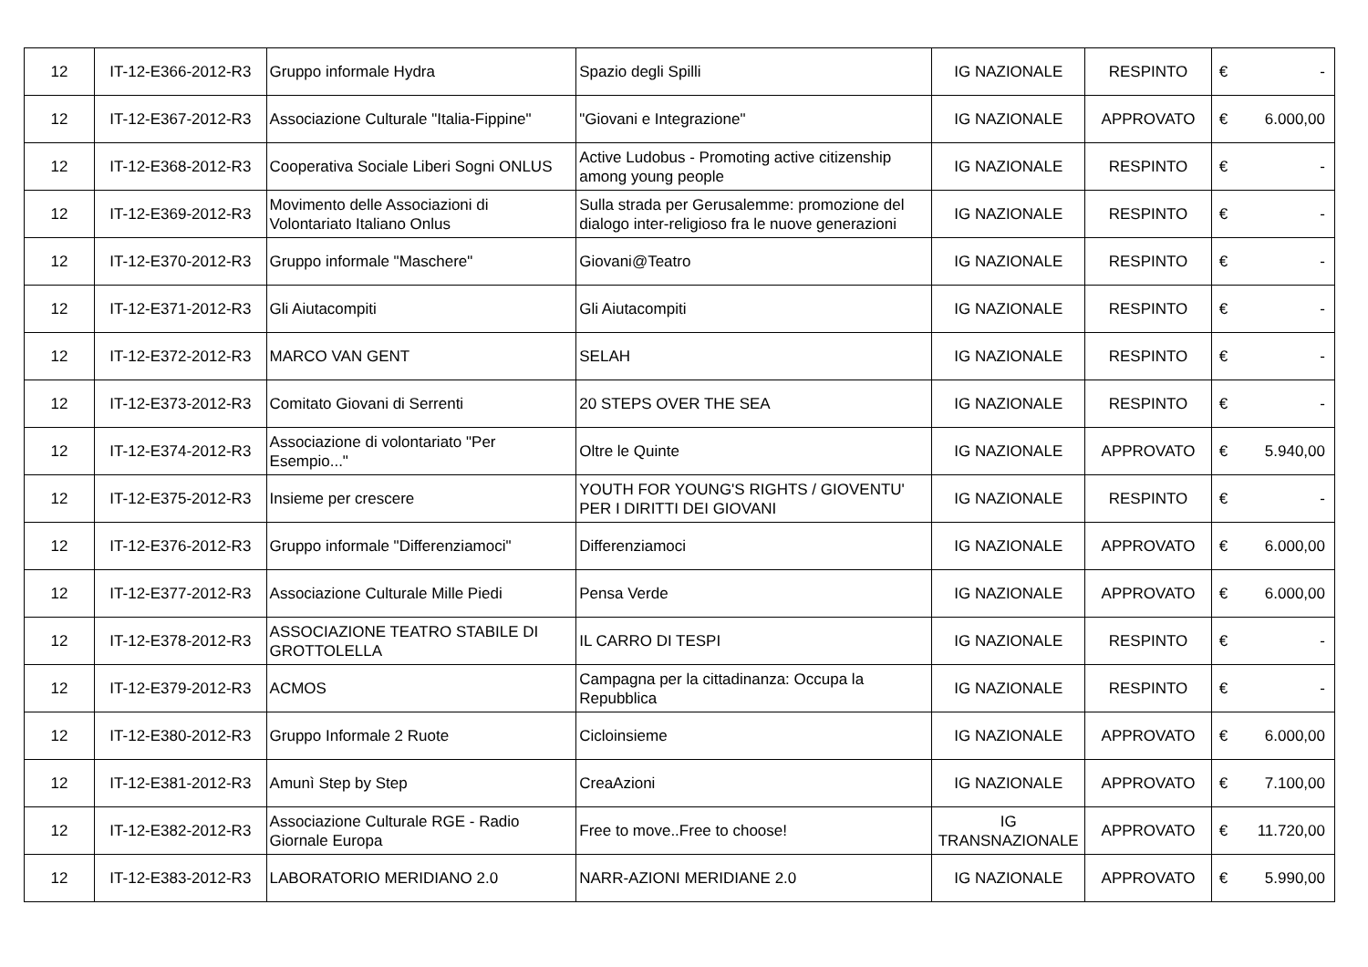| 12 | IT-12-E366-2012-R3 | Gruppo informale Hydra | Spazio degli Spilli | IG NAZIONALE | RESPINTO | € | - |
| 12 | IT-12-E367-2012-R3 | Associazione Culturale "Italia-Fippine" | "Giovani e Integrazione" | IG NAZIONALE | APPROVATO | € | 6.000,00 |
| 12 | IT-12-E368-2012-R3 | Cooperativa Sociale Liberi Sogni ONLUS | Active Ludobus - Promoting active citizenship among young people | IG NAZIONALE | RESPINTO | € | - |
| 12 | IT-12-E369-2012-R3 | Movimento delle Associazioni di Volontariato Italiano Onlus | Sulla strada per Gerusalemme: promozione del dialogo inter-religioso fra le nuove generazioni | IG NAZIONALE | RESPINTO | € | - |
| 12 | IT-12-E370-2012-R3 | Gruppo informale "Maschere" | Giovani@Teatro | IG NAZIONALE | RESPINTO | € | - |
| 12 | IT-12-E371-2012-R3 | Gli Aiutacompiti | Gli Aiutacompiti | IG NAZIONALE | RESPINTO | € | - |
| 12 | IT-12-E372-2012-R3 | MARCO VAN GENT | SELAH | IG NAZIONALE | RESPINTO | € | - |
| 12 | IT-12-E373-2012-R3 | Comitato Giovani di Serrenti | 20 STEPS OVER THE SEA | IG NAZIONALE | RESPINTO | € | - |
| 12 | IT-12-E374-2012-R3 | Associazione di volontariato "Per Esempio..." | Oltre le Quinte | IG NAZIONALE | APPROVATO | € | 5.940,00 |
| 12 | IT-12-E375-2012-R3 | Insieme per crescere | YOUTH FOR YOUNG'S RIGHTS / GIOVENTU' PER I DIRITTI DEI GIOVANI | IG NAZIONALE | RESPINTO | € | - |
| 12 | IT-12-E376-2012-R3 | Gruppo informale "Differenziamoci" | Differenziamoci | IG NAZIONALE | APPROVATO | € | 6.000,00 |
| 12 | IT-12-E377-2012-R3 | Associazione Culturale Mille Piedi | Pensa Verde | IG NAZIONALE | APPROVATO | € | 6.000,00 |
| 12 | IT-12-E378-2012-R3 | ASSOCIAZIONE TEATRO STABILE DI GROTTOLELLA | IL CARRO DI TESPI | IG NAZIONALE | RESPINTO | € | - |
| 12 | IT-12-E379-2012-R3 | ACMOS | Campagna per la cittadinanza: Occupa la Repubblica | IG NAZIONALE | RESPINTO | € | - |
| 12 | IT-12-E380-2012-R3 | Gruppo Informale 2 Ruote | Cicloinsieme | IG NAZIONALE | APPROVATO | € | 6.000,00 |
| 12 | IT-12-E381-2012-R3 | Amunì Step by Step | CreaAzioni | IG NAZIONALE | APPROVATO | € | 7.100,00 |
| 12 | IT-12-E382-2012-R3 | Associazione Culturale RGE - Radio Giornale Europa | Free to move..Free to choose! | IG TRANSNAZIONALE | APPROVATO | € | 11.720,00 |
| 12 | IT-12-E383-2012-R3 | LABORATORIO MERIDIANO 2.0 | NARR-AZIONI MERIDIANE 2.0 | IG NAZIONALE | APPROVATO | € | 5.990,00 |